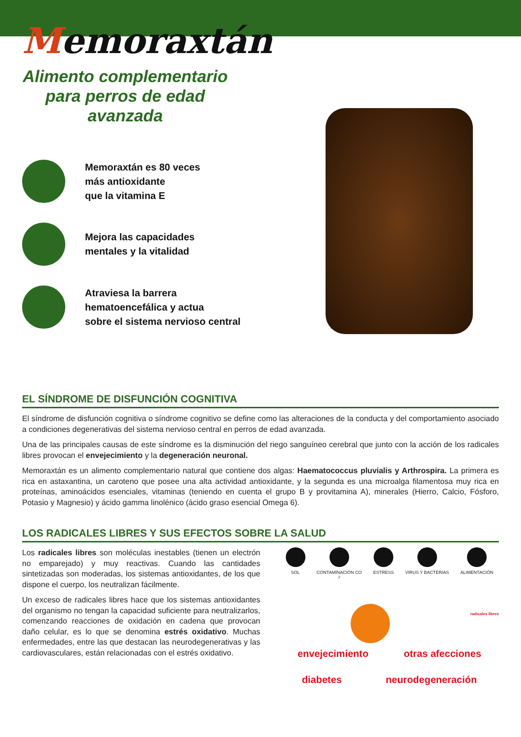Memoraxtán
Alimento complementario para perros de edad avanzada
Memoraxtán es 80 veces
más antioxidante
que la vitamina E
Mejora las capacidades
mentales y la vitalidad
Atraviesa la barrera
hematoencefálica y actua
sobre el sistema nervioso central
EL SÍNDROME DE DISFUNCIÓN COGNITIVA
El síndrome de disfunción cognitiva o síndrome cognitivo se define como las alteraciones de la conducta y del comportamiento asociado a condiciones degenerativas del sistema nervioso central en perros de edad avanzada.
Una de las principales causas de este síndrome es la disminución del riego sanguíneo cerebral que junto con la acción de los radicales libres provocan el envejecimiento y la degeneración neuronal.
Memoraxtán es un alimento complementario natural que contiene dos algas: Haematococcus pluvialis y Arthrospira. La primera es rica en astaxantina, un caroteno que posee una alta actividad antioxidante, y la segunda es una microalga filamentosa muy rica en proteínas, aminoácidos esenciales, vitaminas (teniendo en cuenta el grupo B y provitamina A), minerales (Hierro, Calcio, Fósforo, Potasio y Magnesio) y ácido gamma linolénico (ácido graso esencial Omega 6).
LOS RADICALES LIBRES Y SUS EFECTOS SOBRE LA SALUD
Los radicales libres son moléculas inestables (tienen un electrón no emparejado) y muy reactivas. Cuando las cantidades sintetizadas son moderadas, los sistemas antioxidantes, de los que dispone el cuerpo, los neutralizan fácilmente.
Un exceso de radicales libres hace que los sistemas antioxidantes del organismo no tengan la capacidad suficiente para neutralizarlos, comenzando reacciones de oxidación en cadena que provocan daño celular, es lo que se denomina estrés oxidativo. Muchas enfermedades, entre las que destacan las neurodegenerativas y las cardiovasculares, están relacionadas con el estrés oxidativo.
SOL CONTAMINACIÓN CO<sub>2</sub> ESTRESS VIRUS Y BACTERIAS ALIMENTACIÓN
radicales libres
envejecimiento otras afecciones
diabetes neurodegeneración